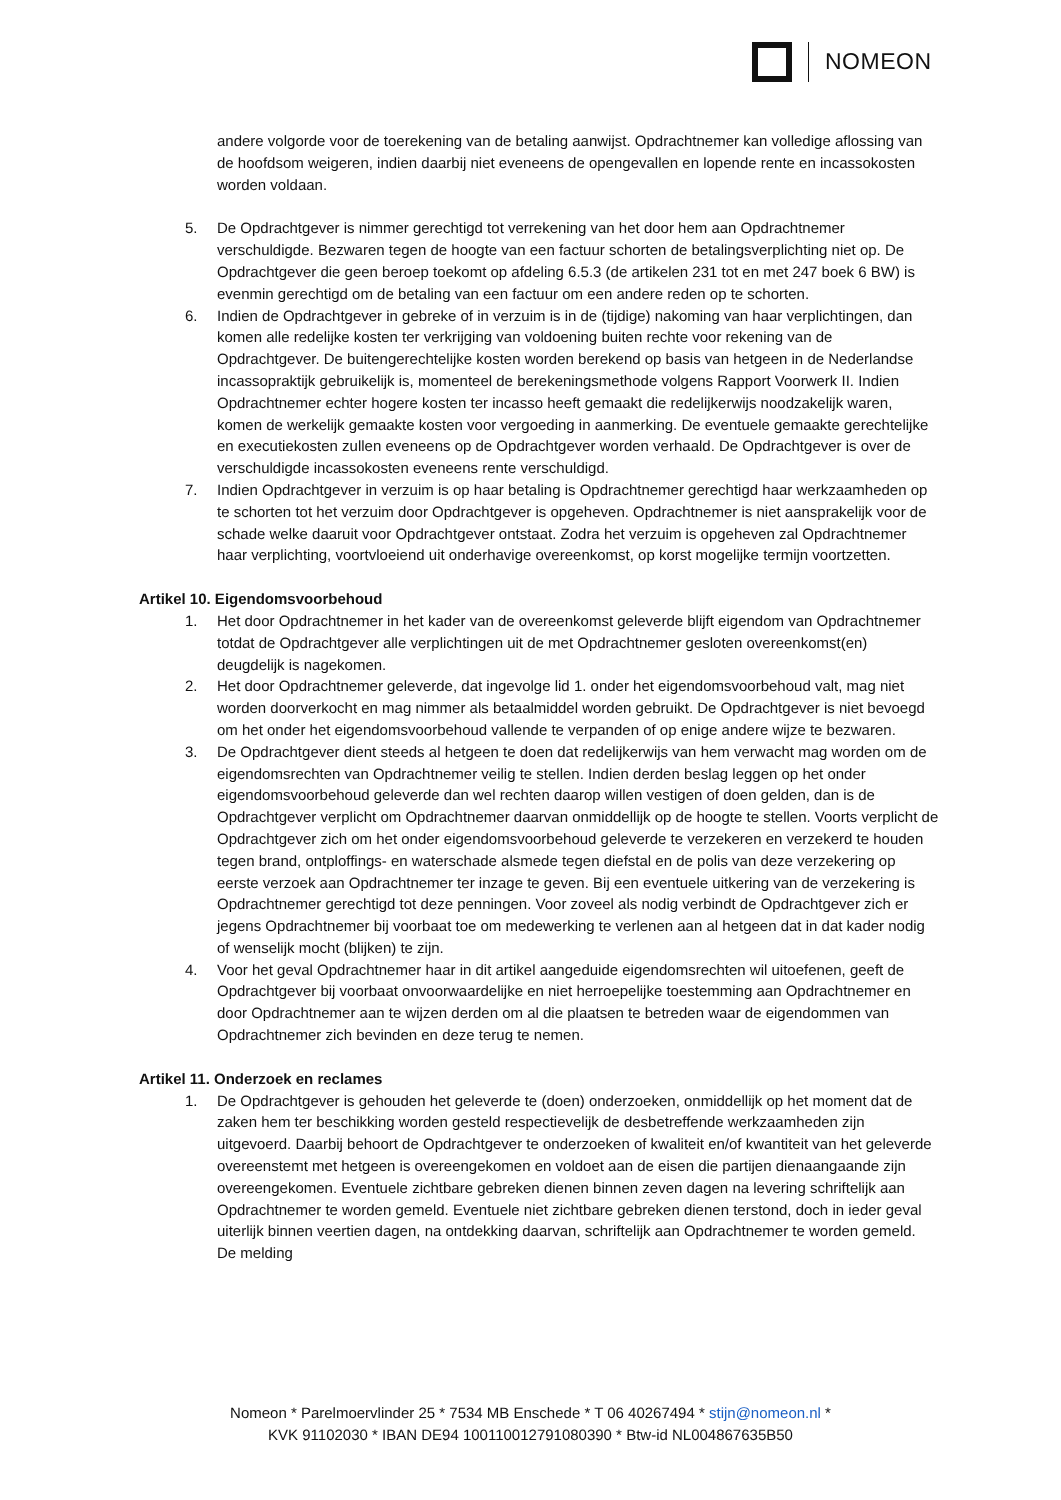NOMEON
andere volgorde voor de toerekening van de betaling aanwijst. Opdrachtnemer kan volledige aflossing van de hoofdsom weigeren, indien daarbij niet eveneens de opengevallen en lopende rente en incassokosten worden voldaan.
5. De Opdrachtgever is nimmer gerechtigd tot verrekening van het door hem aan Opdrachtnemer verschuldigde. Bezwaren tegen de hoogte van een factuur schorten de betalingsverplichting niet op. De Opdrachtgever die geen beroep toekomt op afdeling 6.5.3 (de artikelen 231 tot en met 247 boek 6 BW) is evenmin gerechtigd om de betaling van een factuur om een andere reden op te schorten.
6. Indien de Opdrachtgever in gebreke of in verzuim is in de (tijdige) nakoming van haar verplichtingen, dan komen alle redelijke kosten ter verkrijging van voldoening buiten rechte voor rekening van de Opdrachtgever. De buitengerechtelijke kosten worden berekend op basis van hetgeen in de Nederlandse incassopraktijk gebruikelijk is, momenteel de berekeningsmethode volgens Rapport Voorwerk II. Indien Opdrachtnemer echter hogere kosten ter incasso heeft gemaakt die redelijkerwijs noodzakelijk waren, komen de werkelijk gemaakte kosten voor vergoeding in aanmerking. De eventuele gemaakte gerechtelijke en executiekosten zullen eveneens op de Opdrachtgever worden verhaald. De Opdrachtgever is over de verschuldigde incassokosten eveneens rente verschuldigd.
7. Indien Opdrachtgever in verzuim is op haar betaling is Opdrachtnemer gerechtigd haar werkzaamheden op te schorten tot het verzuim door Opdrachtgever is opgeheven. Opdrachtnemer is niet aansprakelijk voor de schade welke daaruit voor Opdrachtgever ontstaat. Zodra het verzuim is opgeheven zal Opdrachtnemer haar verplichting, voortvloeiend uit onderhavige overeenkomst, op korst mogelijke termijn voortzetten.
Artikel 10. Eigendomsvoorbehoud
1. Het door Opdrachtnemer in het kader van de overeenkomst geleverde blijft eigendom van Opdrachtnemer totdat de Opdrachtgever alle verplichtingen uit de met Opdrachtnemer gesloten overeenkomst(en) deugdelijk is nagekomen.
2. Het door Opdrachtnemer geleverde, dat ingevolge lid 1. onder het eigendomsvoorbehoud valt, mag niet worden doorverkocht en mag nimmer als betaalmiddel worden gebruikt. De Opdrachtgever is niet bevoegd om het onder het eigendomsvoorbehoud vallende te verpanden of op enige andere wijze te bezwaren.
3. De Opdrachtgever dient steeds al hetgeen te doen dat redelijkerwijs van hem verwacht mag worden om de eigendomsrechten van Opdrachtnemer veilig te stellen. Indien derden beslag leggen op het onder eigendomsvoorbehoud geleverde dan wel rechten daarop willen vestigen of doen gelden, dan is de Opdrachtgever verplicht om Opdrachtnemer daarvan onmiddellijk op de hoogte te stellen. Voorts verplicht de Opdrachtgever zich om het onder eigendomsvoorbehoud geleverde te verzekeren en verzekerd te houden tegen brand, ontploffings- en waterschade alsmede tegen diefstal en de polis van deze verzekering op eerste verzoek aan Opdrachtnemer ter inzage te geven. Bij een eventuele uitkering van de verzekering is Opdrachtnemer gerechtigd tot deze penningen. Voor zoveel als nodig verbindt de Opdrachtgever zich er jegens Opdrachtnemer bij voorbaat toe om medewerking te verlenen aan al hetgeen dat in dat kader nodig of wenselijk mocht (blijken) te zijn.
4. Voor het geval Opdrachtnemer haar in dit artikel aangeduide eigendomsrechten wil uitoefenen, geeft de Opdrachtgever bij voorbaat onvoorwaardelijke en niet herroepelijke toestemming aan Opdrachtnemer en door Opdrachtnemer aan te wijzen derden om al die plaatsen te betreden waar de eigendommen van Opdrachtnemer zich bevinden en deze terug te nemen.
Artikel 11. Onderzoek en reclames
1. De Opdrachtgever is gehouden het geleverde te (doen) onderzoeken, onmiddellijk op het moment dat de zaken hem ter beschikking worden gesteld respectievelijk de desbetreffende werkzaamheden zijn uitgevoerd. Daarbij behoort de Opdrachtgever te onderzoeken of kwaliteit en/of kwantiteit van het geleverde overeenstemt met hetgeen is overeengekomen en voldoet aan de eisen die partijen dienaangaande zijn overeengekomen. Eventuele zichtbare gebreken dienen binnen zeven dagen na levering schriftelijk aan Opdrachtnemer te worden gemeld. Eventuele niet zichtbare gebreken dienen terstond, doch in ieder geval uiterlijk binnen veertien dagen, na ontdekking daarvan, schriftelijk aan Opdrachtnemer te worden gemeld. De melding
Nomeon * Parelmoervlinder 25 * 7534 MB Enschede * T 06 40267494 * stijn@nomeon.nl *
KVK 91102030 * IBAN DE94 100110012791080390 * Btw-id NL004867635B50